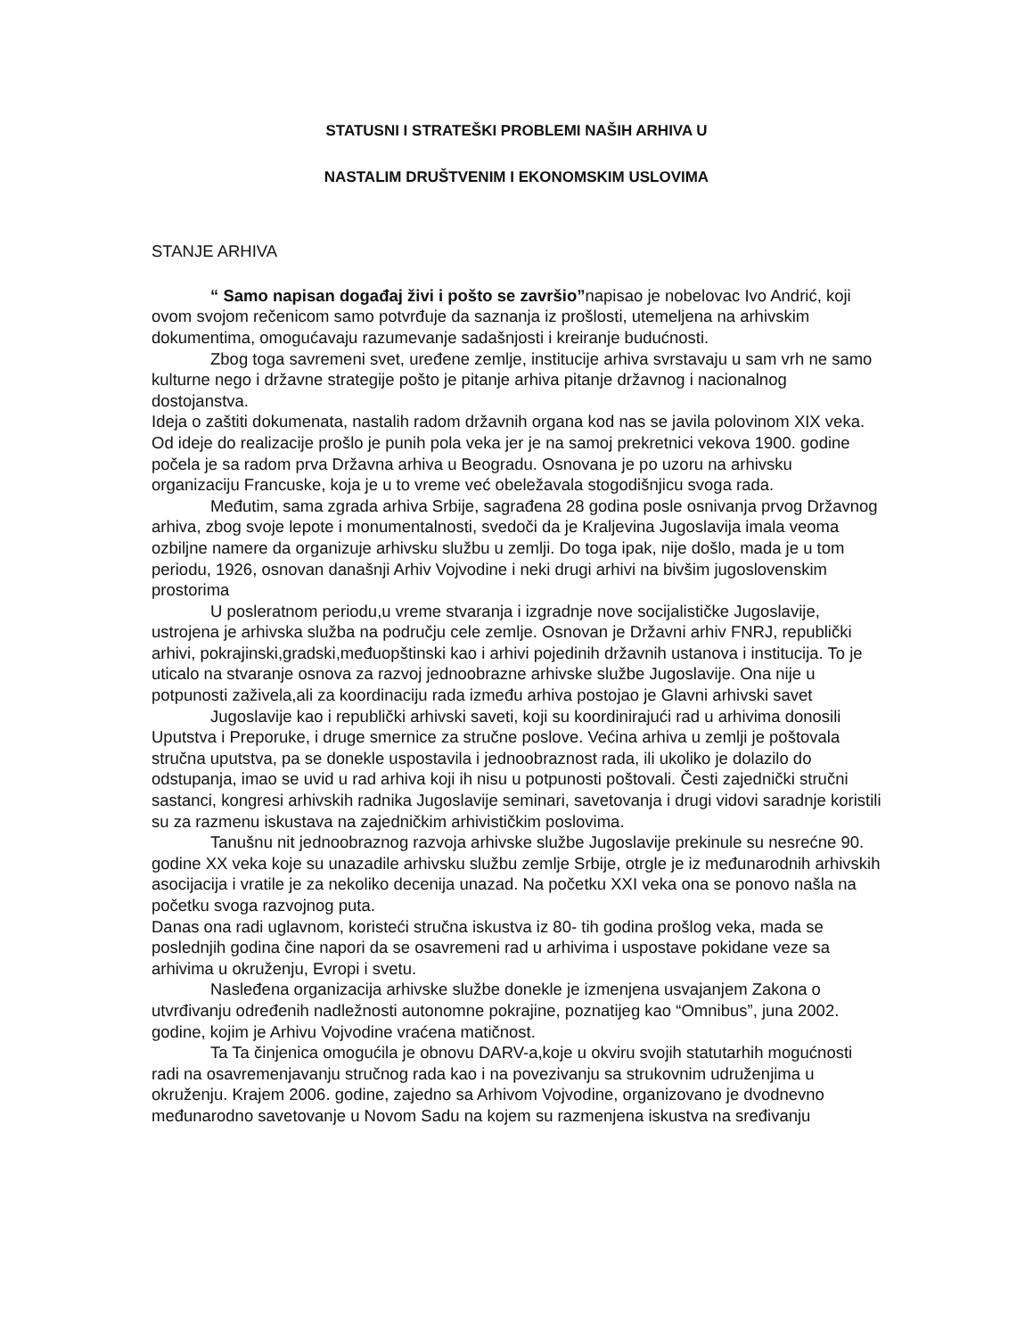STATUSNI I STRATEŠKI PROBLEMI NAŠIH ARHIVA U
NASTALIM DRUŠTVENIM I EKONOMSKIM USLOVIMA
STANJE ARHIVA
“ Samo napisan događaj živi i pošto se završio”napisao je nobelovac Ivo Andrić, koji ovom svojom rečenicom samo potvrđuje da saznanja iz prošlosti, utemeljena na arhivskim dokumentima, omogućavaju razumevanje sadašnjosti i kreiranje budućnosti.
Zbog toga savremeni svet, uređene zemlje, institucije arhiva svrstavaju u sam vrh ne samo kulturne nego i državne strategije pošto je pitanje arhiva pitanje državnog i nacionalnog dostojanstva.
Ideja o zaštiti dokumenata, nastalih radom državnih organa kod nas se javila polovinom XIX veka. Od ideje do realizacije prošlo je punih pola veka jer je na samoj prekretnici vekova 1900. godine počela je sa radom prva Državna arhiva u Beogradu. Osnovana je po uzoru na arhivsku organizaciju Francuske, koja je u to vreme već obeležavala stogodišnjicu svoga rada.
Međutim, sama zgrada arhiva Srbije, sagrađena 28 godina posle osnivanja prvog Državnog arhiva, zbog svoje lepote i monumentalnosti, svedoči da je Kraljevina Jugoslavija imala veoma ozbiljne namere da organizuje arhivsku službu u zemlji. Do toga ipak, nije došlo, mada je u tom periodu, 1926, osnovan današnji Arhiv Vojvodine i neki drugi arhivi na bivšim jugoslovenskim prostorima
U posleratnom periodu,u vreme stvaranja i izgradnje nove socijalističke Jugoslavije, ustrojena je arhivska služba na području cele zemlje. Osnovan je Državni arhiv FNRJ, republički arhivi, pokrajinski,gradski,međuopštinski kao i arhivi pojedinih državnih ustanova i institucija. To je uticalo na stvaranje osnova za razvoj jednoobrazne arhivske službe Jugoslavije. Ona nije u potpunosti zaživela,ali za koordinaciju rada između arhiva postojao je Glavni arhivski savet
Jugoslavije kao i republički arhivski saveti, koji su koordinirajući rad u arhivima donosili Uputstva i Preporuke, i druge smernice za stručne poslove. Većina arhiva u zemlji je poštovala stručna uputstva, pa se donekle uspostavila i jednoobraznost rada, ili ukoliko je dolazilo do odstupanja, imao se uvid u rad arhiva koji ih nisu u potpunosti poštovali. Česti zajednički stručni sastanci, kongresi arhivskih radnika Jugoslavije seminari, savetovanja i drugi vidovi saradnje koristili su za razmenu iskustava na zajedničkim arhivističkim poslovima.
Tanušnu nit jednoobraznog razvoja arhivske službe Jugoslavije prekinule su nesrećne 90. godine XX veka koje su unazadile arhivsku službu zemlje Srbije, otrgle je iz međunarodnih arhivskih asocijacija i vratile je za nekoliko decenija unazad. Na početku XXI veka ona se ponovo našla na početku svoga razvojnog puta.
Danas ona radi uglavnom, koristeći stručna iskustva iz 80- tih godina prošlog veka, mada se poslednjih godina čine napori da se osavremeni rad u arhivima i uspostave pokidane veze sa arhivima u okruženju, Evropi i svetu.
Nasleđena organizacija arhivske službe donekle je izmenjena usvajanjem Zakona o utvrđivanju određenih nadležnosti autonomne pokrajine, poznatijeg kao “Omnibus”, juna 2002. godine, kojim je Arhivu Vojvodine vraćena matičnost.
Ta Ta činjenica omogućila je obnovu DARV-a,koje u okviru svojih statutarhih mogućnosti radi na osavremenjavanju stručnog rada kao i na povezivanju sa strukovnim udruženjima u okruženju. Krajem 2006. godine, zajedno sa Arhivom Vojvodine, organizovano je dvodnevno međunarodno savetovanje u Novom Sadu na kojem su razmenjena iskustva na sređivanju